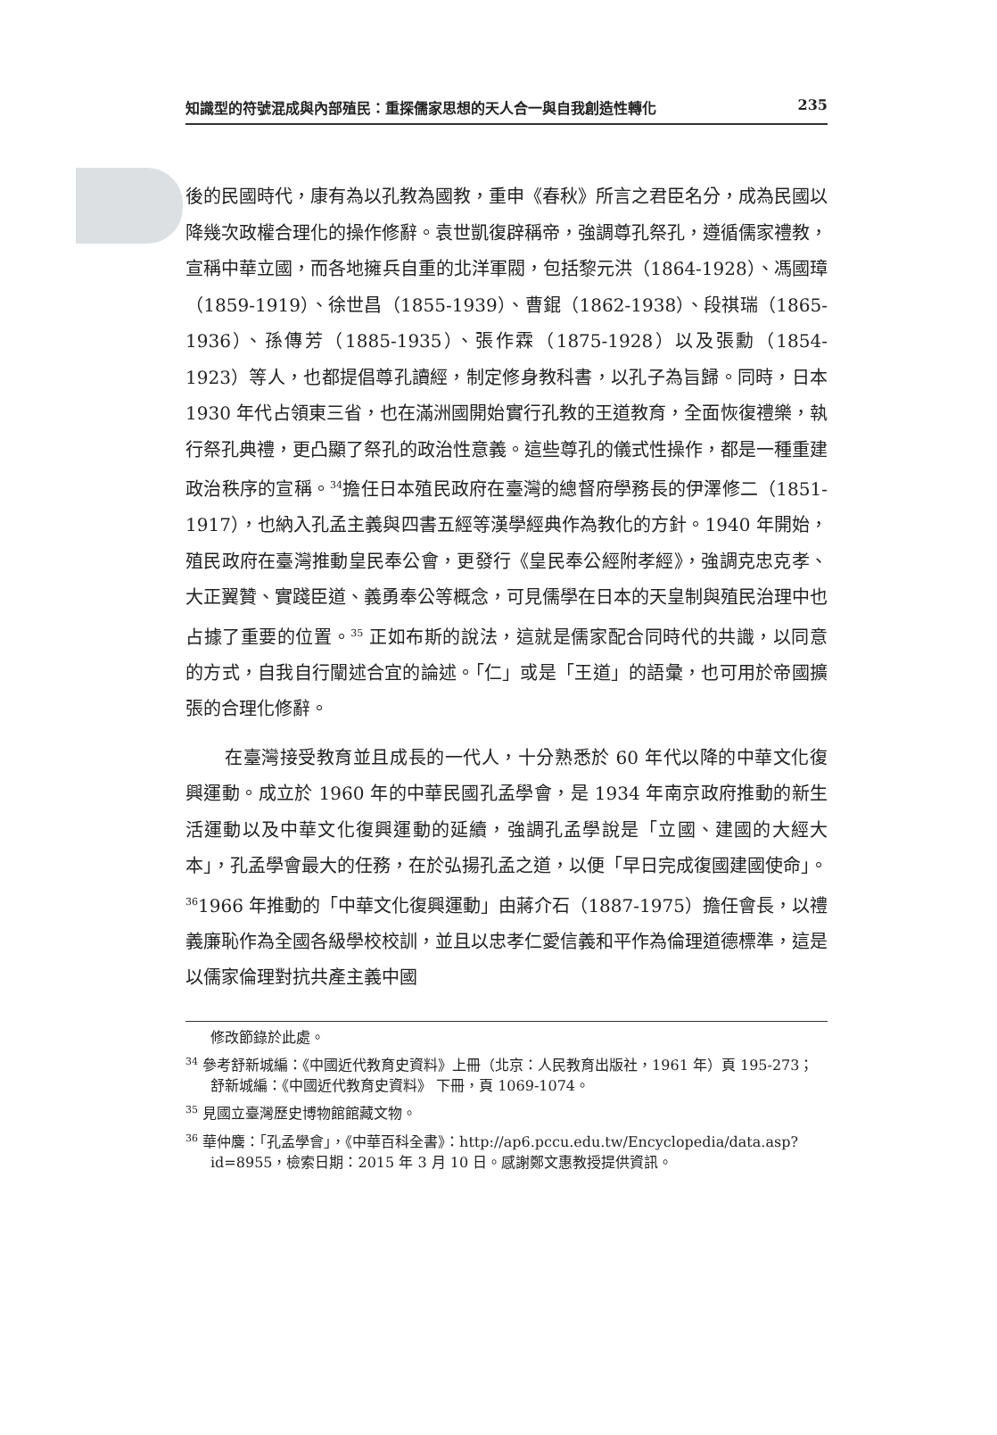知識型的符號混成與內部殖民：重探儒家思想的天人合一與自我創造性轉化 235
後的民國時代，康有為以孔教為國教，重申《春秋》所言之君臣名分，成為民國以降幾次政權合理化的操作修辭。袁世凱復辟稱帝，強調尊孔祭孔，遵循儒家禮教，宣稱中華立國，而各地擁兵自重的北洋軍閥，包括黎元洪（1864-1928）、馮國璋（1859-1919）、徐世昌（1855-1939）、曹錕（1862-1938）、段祺瑞（1865-1936）、孫傳芳（1885-1935）、張作霖（1875-1928）以及張勳（1854-1923）等人，也都提倡尊孔讀經，制定修身教科書，以孔子為旨歸。同時，日本 1930 年代占領東三省，也在滿洲國開始實行孔教的王道教育，全面恢復禮樂，執行祭孔典禮，更凸顯了祭孔的政治性意義。這些尊孔的儀式性操作，都是一種重建政治秩序的宣稱。<sup>34</sup>擔任日本殖民政府在臺灣的總督府學務長的伊澤修二（1851-1917），也納入孔孟主義與四書五經等漢學經典作為教化的方針。1940 年開始，殖民政府在臺灣推動皇民奉公會，更發行《皇民奉公經附孝經》，強調克忠克孝、大正翼贊、實踐臣道、義勇奉公等概念，可見儒學在日本的天皇制與殖民治理中也占據了重要的位置。<sup>35</sup> 正如布斯的說法，這就是儒家配合同時代的共識，以同意的方式，自我自行闡述合宜的論述。「仁」或是「王道」的語彙，也可用於帝國擴張的合理化修辭。
在臺灣接受教育並且成長的一代人，十分熟悉於 60 年代以降的中華文化復興運動。成立於 1960 年的中華民國孔孟學會，是 1934 年南京政府推動的新生活運動以及中華文化復興運動的延續，強調孔孟學說是「立國、建國的大經大本」，孔孟學會最大的任務，在於弘揚孔孟之道，以便「早日完成復國建國使命」。<sup>36</sup>1966 年推動的「中華文化復興運動」由蔣介石（1887-1975）擔任會長，以禮義廉恥作為全國各級學校校訓，並且以忠孝仁愛信義和平作為倫理道德標準，這是以儒家倫理對抗共產主義中國
修改節錄於此處。
<sup>34</sup> 參考舒新城編：《中國近代教育史資料》上冊（北京：人民教育出版社，1961 年）頁 195-273；舒新城編：《中國近代教育史資料》 下冊，頁 1069-1074。
<sup>35</sup> 見國立臺灣歷史博物館館藏文物。
<sup>36</sup> 華仲麐：「孔孟學會」，《中華百科全書》：http://ap6.pccu.edu.tw/Encyclopedia/data.asp?id=8955，檢索日期：2015 年 3 月 10 日。感謝鄭文惠教授提供資訊。